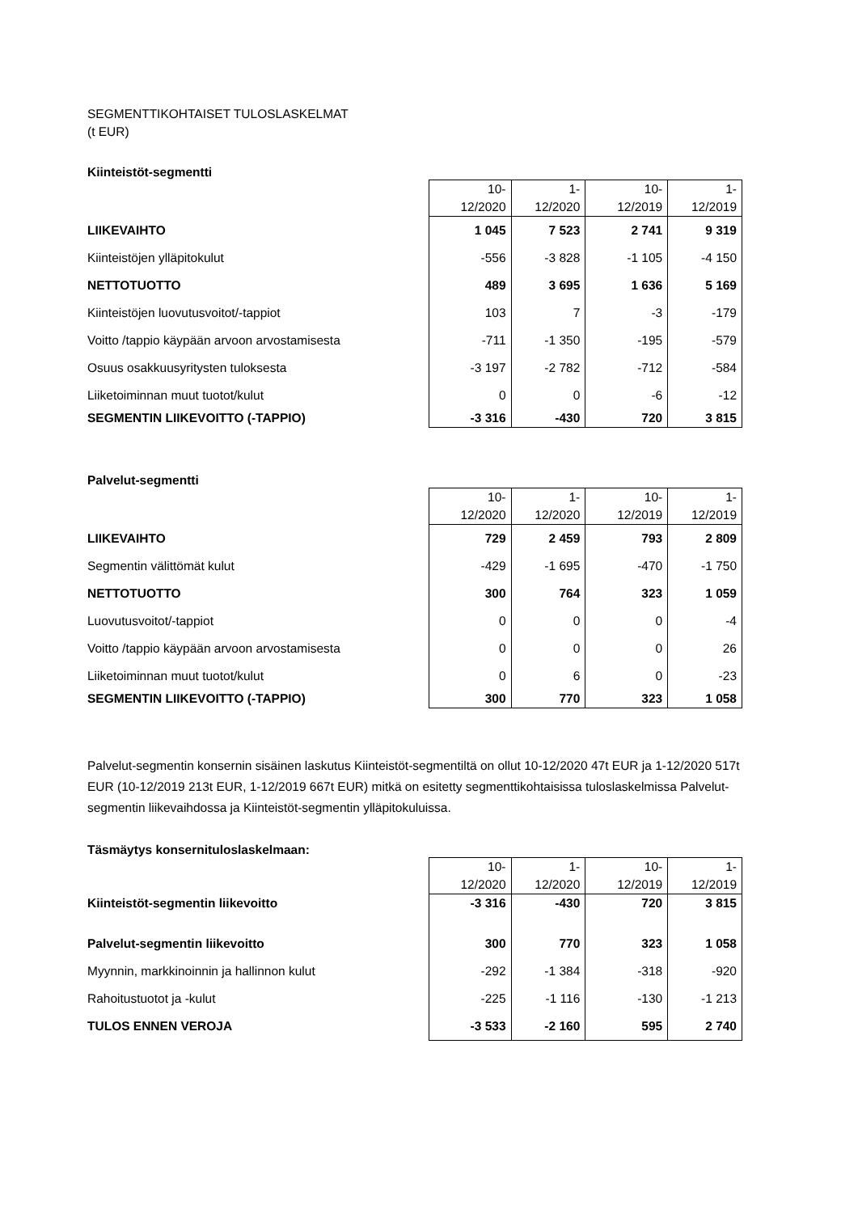SEGMENTTIKOHTAISET TULOSLASKELMAT
(t EUR)
Kiinteistöt-segmentti
| | 10- 12/2020 | 1- 12/2020 | 10- 12/2019 | 1- 12/2019 |
| LIIKEVAIHTO | 1 045 | 7 523 | 2 741 | 9 319 |
| Kiinteistöjen ylläpitokulut | -556 | -3 828 | -1 105 | -4 150 |
| NETTOTUOTTO | 489 | 3 695 | 1 636 | 5 169 |
| Kiinteistöjen luovutusvoitot/-tappiot | 103 | 7 | -3 | -179 |
| Voitto /tappio käypään arvoon arvostamisesta | -711 | -1 350 | -195 | -579 |
| Osuus osakkuusyritysten tuloksesta | -3 197 | -2 782 | -712 | -584 |
| Liiketoiminnan muut tuotot/kulut | 0 | 0 | -6 | -12 |
| SEGMENTIN LIIKEVOITTO (-TAPPIO) | -3 316 | -430 | 720 | 3 815 |
Palvelut-segmentti
| | 10- 12/2020 | 1- 12/2020 | 10- 12/2019 | 1- 12/2019 |
| LIIKEVAIHTO | 729 | 2 459 | 793 | 2 809 |
| Segmentin välittömät kulut | -429 | -1 695 | -470 | -1 750 |
| NETTOTUOTTO | 300 | 764 | 323 | 1 059 |
| Luovutusvoitot/-tappiot | 0 | 0 | 0 | -4 |
| Voitto /tappio käypään arvoon arvostamisesta | 0 | 0 | 0 | 26 |
| Liiketoiminnan muut tuotot/kulut | 0 | 6 | 0 | -23 |
| SEGMENTIN LIIKEVOITTO (-TAPPIO) | 300 | 770 | 323 | 1 058 |
Palvelut-segmentin konsernin sisäinen laskutus Kiinteistöt-segmentiltä on ollut 10-12/2020 47t EUR ja 1-12/2020 517t EUR (10-12/2019 213t EUR, 1-12/2019 667t EUR) mitkä on esitetty segmenttikohtaisissa tuloslaskelmissa Palvelut-segmentin liikevaihdossa ja Kiinteistöt-segmentin ylläpitokuluissa.
Täsmäytys konsernituloslaskelmaan:
| | 10- 12/2020 | 1- 12/2020 | 10- 12/2019 | 1- 12/2019 |
| Kiinteistöt-segmentin liikevoitto | -3 316 | -430 | 720 | 3 815 |
| Palvelut-segmentin liikevoitto | 300 | 770 | 323 | 1 058 |
| Myynnin, markkinoinnin ja hallinnon kulut | -292 | -1 384 | -318 | -920 |
| Rahoitustuotot ja -kulut | -225 | -1 116 | -130 | -1 213 |
| TULOS ENNEN VEROJA | -3 533 | -2 160 | 595 | 2 740 |